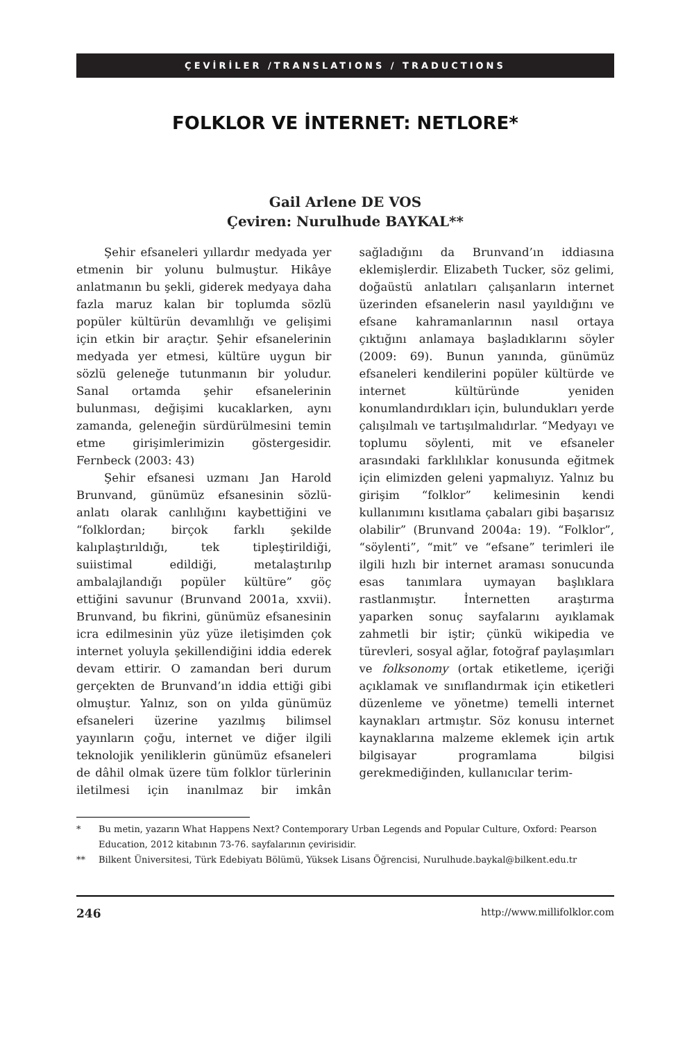ÇEVİRİLER /TRANSLATIONS / TRADUCTIONS
FOLKLOR VE İNTERNET: NETLORE*
Gail Arlene DE VOS
Çeviren: Nurulhude BAYKAL**
Şehir efsaneleri yıllardır medyada yer etmenin bir yolunu bulmuştur. Hikâye anlatmanın bu şekli, giderek medyaya daha fazla maruz kalan bir toplumda sözlü popüler kültürün devamlılığı ve gelişimi için etkin bir araçtır. Şehir efsanelerinin medyada yer etmesi, kültüre uygun bir sözlü geleneğe tutunmanın bir yoludur. Sanal ortamda şehir efsanelerinin bulunması, değişimi kucaklarken, aynı zamanda, geleneğin sürdürülmesini temin etme girişimlerimizin göstergesidir. Fernbeck (2003: 43)
Şehir efsanesi uzmanı Jan Harold Brunvand, günümüz efsanesinin sözlü-anlatı olarak canlılığını kaybettiğini ve “folklordan; birçok farklı şekilde kalıplaştırıldığı, tek tipleştirildiği, suiistimal edildiği, metalaştırılıp ambalajlandığı popüler kültüre” göç ettiğini savunur (Brunvand 2001a, xxvii). Brunvand, bu fikrini, günümüz efsanesinin icra edilmesinin yüz yüze iletişimden çok internet yoluyla şekillendiğini iddia ederek devam ettirir. O zamandan beri durum gerçekten de Brunvand’ın iddia ettiği gibi olmuştur. Yalnız, son on yılda günümüz efsaneleri üzerine yazılmış bilimsel yayınların çoğu, internet ve diğer ilgili teknolojik yeniliklerin günümüz efsaneleri de dâhil olmak üzere tüm folklor türlerinin iletilmesi için inanılmaz bir imkân sağladığını da Brunvand’ın iddiasına eklemişlerdir. Elizabeth Tucker, söz gelimi, doğaüstü anlatıları çalışanların internet üzerinden efsanelerin nasıl yayıldığını ve efsane kahramanlarının nasıl ortaya çıktığını anlamaya başladıklarını söyler (2009: 69). Bunun yanında, günümüz efsaneleri kendilerini popüler kültürde ve internet kültüründe yeniden konumlandırdıkları için, bulundukları yerde çalışılmalı ve tartışılmalıdırlar. “Medyayı ve toplumu söylenti, mit ve efsaneler arasındaki farklılıklar konusunda eğitmek için elimizden geleni yapmalıyız. Yalnız bu girişim “folklor” kelimesinin kendi kullanımını kısıtlama çabaları gibi başarısız olabilir” (Brunvand 2004a: 19). “Folklor”, “söylenti”, “mit” ve “efsane” terimleri ile ilgili hızlı bir internet araması sonucunda esas tanımlara uymayan başlıklara rastlanmıştır. İnternetten araştırma yaparken sonuç sayfalarını ayıklamak zahmetli bir iştir; çünkü wikipedia ve türevleri, sosyal ağlar, fotoğraf paylaşımları ve folksonomy (ortak etiketleme, içeriği açıklamak ve sınıflandırmak için etiketleri düzenleme ve yönetme) temelli internet kaynakları artmıştır. Söz konusu internet kaynaklarına malzeme eklemek için artık bilgisayar programlama bilgisi gerekmediğinden, kullanıcılar terim-
* Bu metin, yazarın What Happens Next? Contemporary Urban Legends and Popular Culture, Oxford: Pearson Education, 2012 kitabının 73-76. sayfalarının çevirisidir.
** Bilkent Üniversitesi, Türk Edebiyatı Bölümü, Yüksek Lisans Öğrencisi, Nurulhude.baykal@bilkent.edu.tr
246 http://www.millifolklor.com